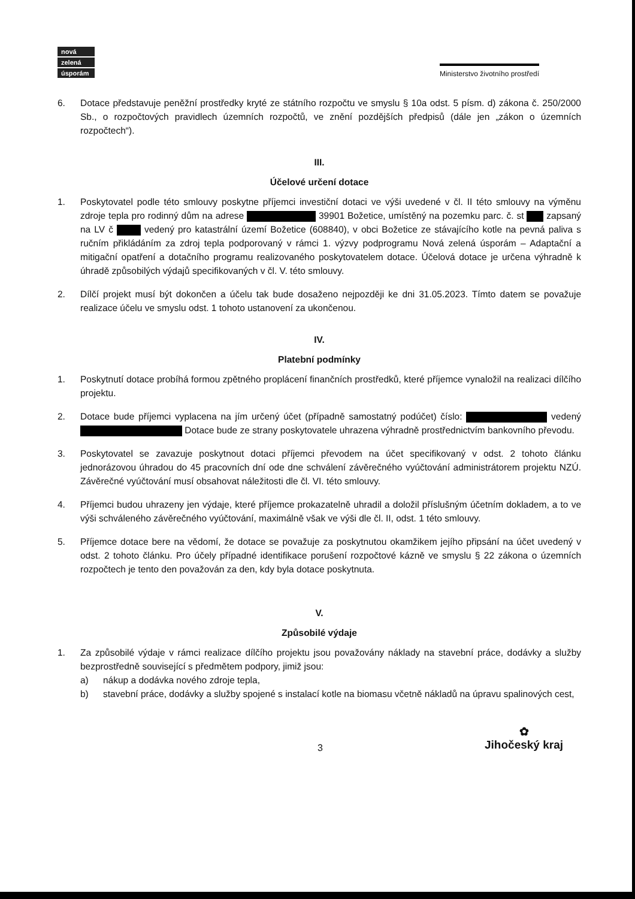nová
zelená
úsporám
Ministerstvo životního prostředí
6. Dotace představuje peněžní prostředky kryté ze státního rozpočtu ve smyslu § 10a odst. 5 písm. d) zákona č. 250/2000 Sb., o rozpočtových pravidlech územních rozpočtů, ve znění pozdějších předpisů (dále jen „zákon o územních rozpočtech“).
III.
Účelové určení dotace
1. Poskytovatel podle této smlouvy poskytne příjemci investiční dotaci ve výši uvedené v čl. II této smlouvy na výměnu zdroje tepla pro rodinný dům na adrese 39901 Božetice, umístěný na pozemku parc. č. st zapsaný na LV č vedený pro katastrální území Božetice (608840), v obci Božetice ze stávajícího kotle na pevná paliva s ručním přikládáním za zdroj tepla podporovaný v rámci 1. výzvy podprogramu Nová zelená úsporám – Adaptační a mitigační opatření a dotačního programu realizovaného poskytovatelem dotace. Účelová dotace je určena výhradně k úhradě způsobilých výdajů specifikovaných v čl. V. této smlouvy.
2. Dílčí projekt musí být dokončen a účelu tak bude dosaženo nejpozději ke dni 31.05.2023. Tímto datem se považuje realizace účelu ve smyslu odst. 1 tohoto ustanovení za ukončenou.
IV.
Platební podmínky
1. Poskytnutí dotace probíhá formou zpětného proplácení finančních prostředků, které příjemce vynaložil na realizaci dílčího projektu.
2. Dotace bude příjemci vyplacena na jím určený účet (případně samostatný podúčet) číslo: vedený Dotace bude ze strany poskytovatele uhrazena výhradně prostřednictvím bankovního převodu.
3. Poskytovatel se zavazuje poskytnout dotaci příjemci převodem na účet specifikovaný v odst. 2 tohoto článku jednorázovou úhradou do 45 pracovních dní ode dne schválení závěrečného vyúčtování administrátorem projektu NZÚ. Závěrečné vyúčtování musí obsahovat náležitosti dle čl. VI. této smlouvy.
4. Příjemci budou uhrazeny jen výdaje, které příjemce prokazatelně uhradil a doložil příslušným účetním dokladem, a to ve výši schváleného závěrečného vyúčtování, maximálně však ve výši dle čl. II, odst. 1 této smlouvy.
5. Příjemce dotace bere na vědomí, že dotace se považuje za poskytnutou okamžikem jejího připsání na účet uvedený v odst. 2 tohoto článku. Pro účely případné identifikace porušení rozpočtové kázně ve smyslu § 22 zákona o územních rozpočtech je tento den považován za den, kdy byla dotace poskytnuta.
V.
Způsobilé výdaje
1. Za způsobilé výdaje v rámci realizace dílčího projektu jsou považovány náklady na stavební práce, dodávky a služby bezprostředně související s předmětem podpory, jimiž jsou:
a) nákup a dodávka nového zdroje tepla,
b) stavební práce, dodávky a služby spojené s instalací kotle na biomasu včetně nákladů na úpravu spalinových cest,
3 ✿
Jihočeský kraj